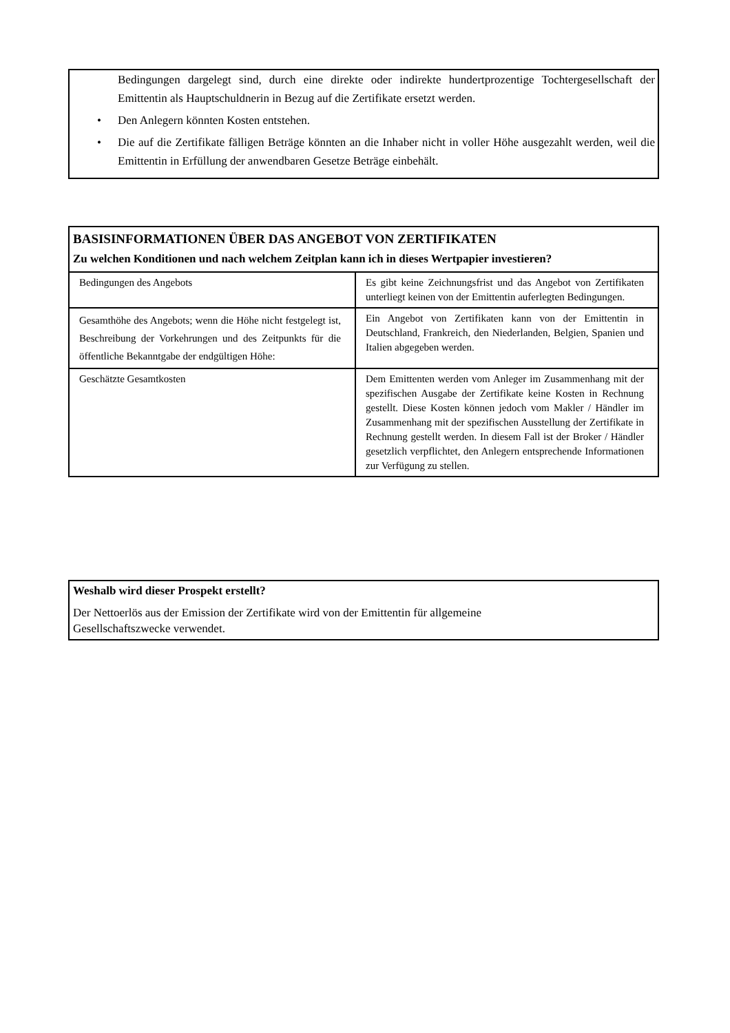Bedingungen dargelegt sind, durch eine direkte oder indirekte hundertprozentige Tochtergesellschaft der Emittentin als Hauptschuldnerin in Bezug auf die Zertifikate ersetzt werden.
• Den Anlegern könnten Kosten entstehen.
• Die auf die Zertifikate fälligen Beträge könnten an die Inhaber nicht in voller Höhe ausgezahlt werden, weil die Emittentin in Erfüllung der anwendbaren Gesetze Beträge einbehält.
BASISINFORMATIONEN ÜBER DAS ANGEBOT VON ZERTIFIKATEN
Zu welchen Konditionen und nach welchem Zeitplan kann ich in dieses Wertpapier investieren?
| Bedingungen des Angebots | Es gibt keine Zeichnungsfrist und das Angebot von Zertifikaten unterliegt keinen von der Emittentin auferlegten Bedingungen. |
| Gesamthöhe des Angebots; wenn die Höhe nicht festgelegt ist, Beschreibung der Vorkehrungen und des Zeitpunkts für die öffentliche Bekanntgabe der endgültigen Höhe: | Ein Angebot von Zertifikaten kann von der Emittentin in Deutschland, Frankreich, den Niederlanden, Belgien, Spanien und Italien abgegeben werden. |
| Geschätzte Gesamtkosten | Dem Emittenten werden vom Anleger im Zusammenhang mit der spezifischen Ausgabe der Zertifikate keine Kosten in Rechnung gestellt. Diese Kosten können jedoch vom Makler / Händler im Zusammenhang mit der spezifischen Ausstellung der Zertifikate in Rechnung gestellt werden. In diesem Fall ist der Broker / Händler gesetzlich verpflichtet, den Anlegern entsprechende Informationen zur Verfügung zu stellen. |
Weshalb wird dieser Prospekt erstellt?
Der Nettoerlös aus der Emission der Zertifikate wird von der Emittentin für allgemeine
Gesellschaftszwecke verwendet.